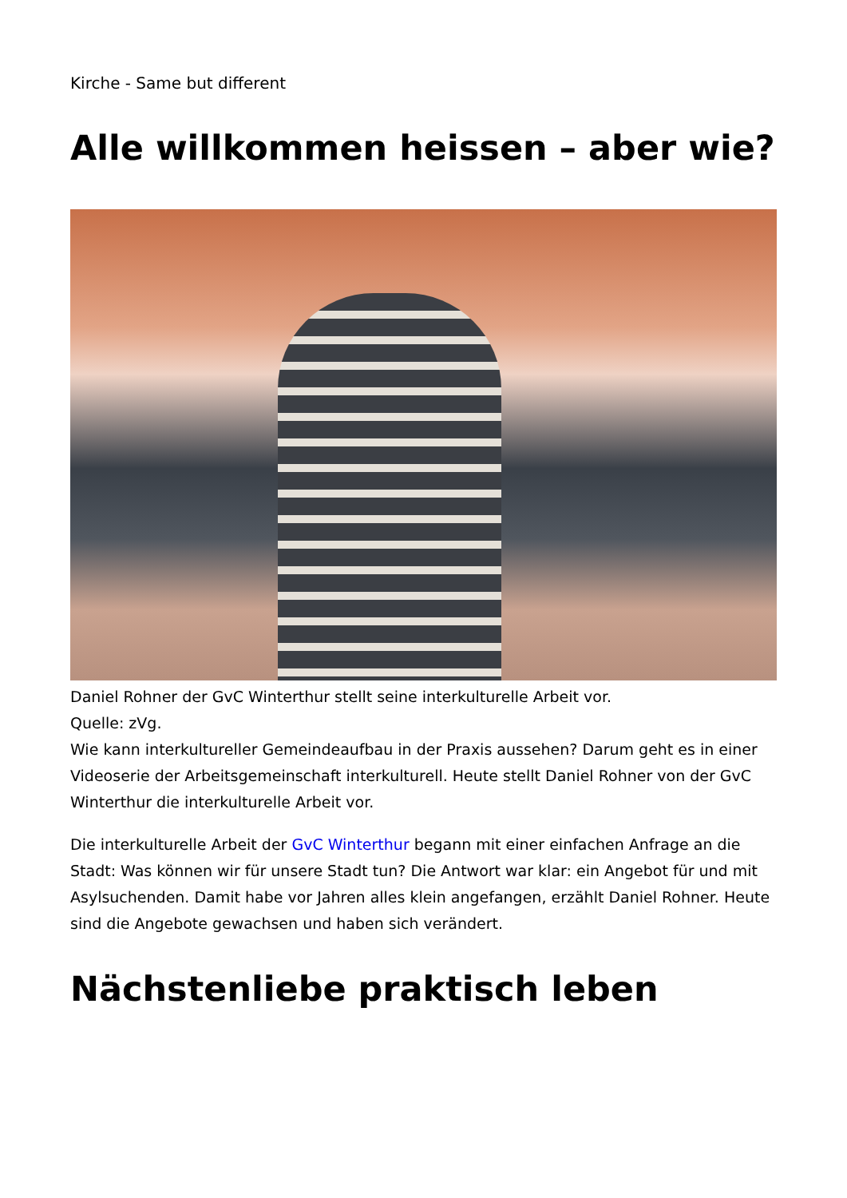Kirche - Same but different
Alle willkommen heissen – aber wie?
Daniel Rohner der GvC Winterthur stellt seine interkulturelle Arbeit vor.
Quelle: zVg.
Wie kann interkultureller Gemeindeaufbau in der Praxis aussehen? Darum geht es in einer Videoserie der Arbeitsgemeinschaft interkulturell. Heute stellt Daniel Rohner von der GvC Winterthur die interkulturelle Arbeit vor.
Die interkulturelle Arbeit der GvC Winterthur begann mit einer einfachen Anfrage an die Stadt: Was können wir für unsere Stadt tun? Die Antwort war klar: ein Angebot für und mit Asylsuchenden. Damit habe vor Jahren alles klein angefangen, erzählt Daniel Rohner. Heute sind die Angebote gewachsen und haben sich verändert.
Nächstenliebe praktisch leben